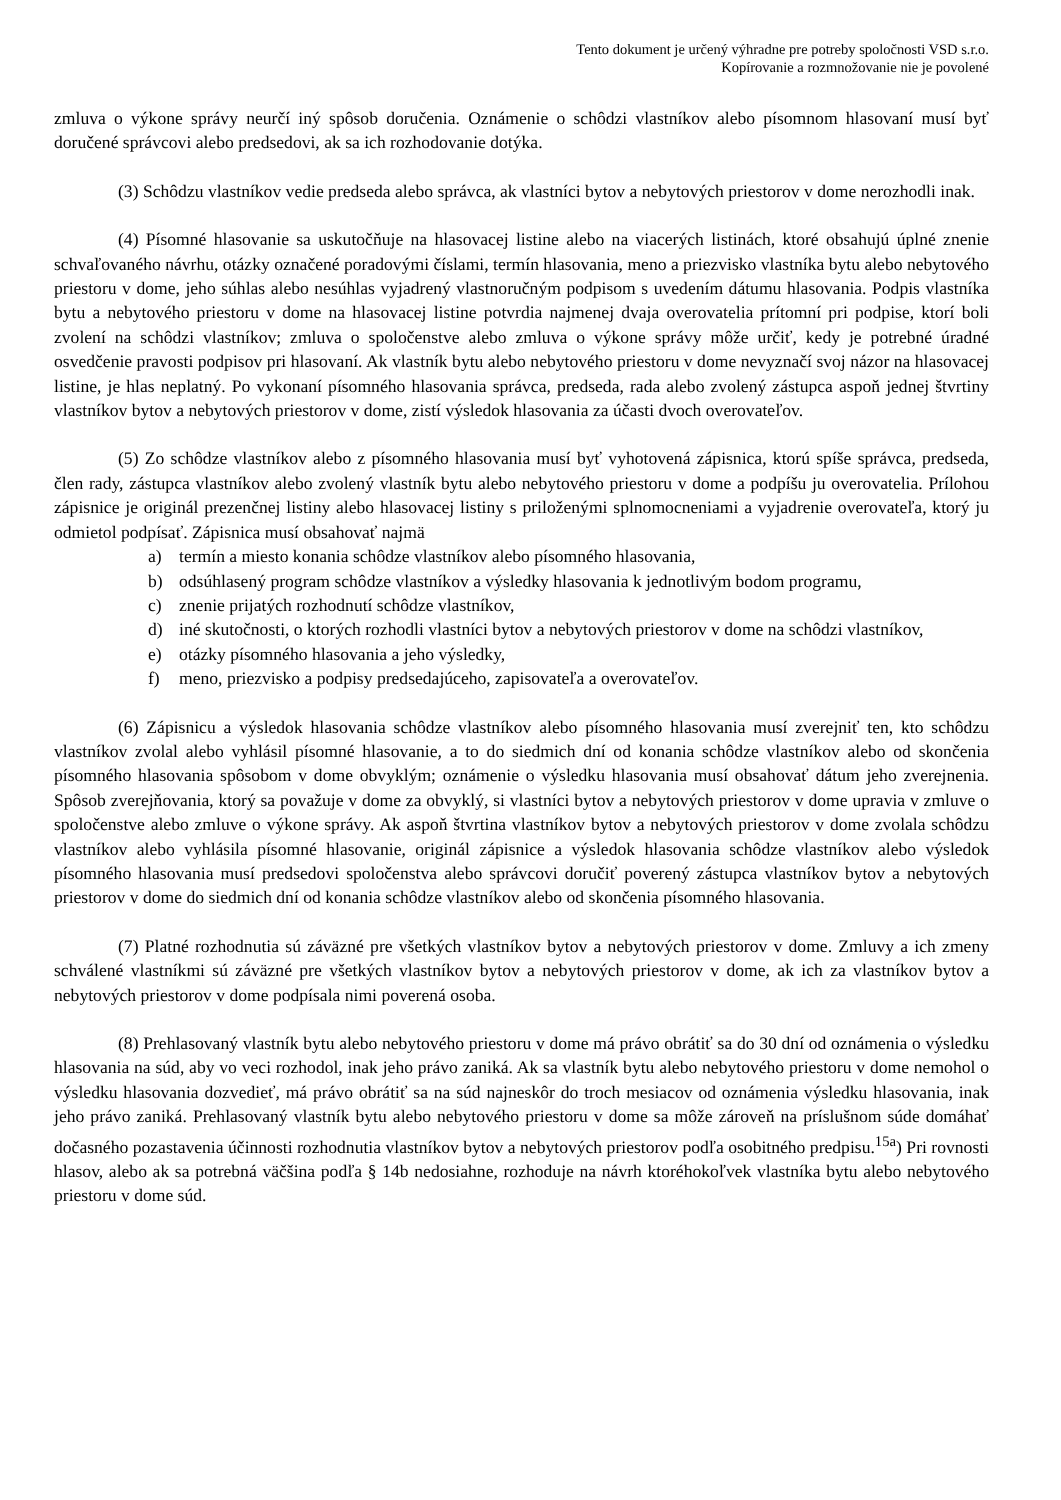Tento dokument je určený výhradne pre potreby spoločnosti VSD s.r.o.
Kopírovanie a rozmnožovanie nie je povolené
zmluva o výkone správy neurčí iný spôsob doručenia. Oznámenie o schôdzi vlastníkov alebo písomnom hlasovaní musí byť doručené správcovi alebo predsedovi, ak sa ich rozhodovanie dotýka.
(3) Schôdzu vlastníkov vedie predseda alebo správca, ak vlastníci bytov a nebytových priestorov v dome nerozhodli inak.
(4) Písomné hlasovanie sa uskutočňuje na hlasovacej listine alebo na viacerých listinách, ktoré obsahujú úplné znenie schvaľovaného návrhu, otázky označené poradovými číslami, termín hlasovania, meno a priezvisko vlastníka bytu alebo nebytového priestoru v dome, jeho súhlas alebo nesúhlas vyjadrený vlastnoručným podpisom s uvedením dátumu hlasovania. Podpis vlastníka bytu a nebytového priestoru v dome na hlasovacej listine potvrdia najmenej dvaja overovatelia prítomní pri podpise, ktorí boli zvolení na schôdzi vlastníkov; zmluva o spoločenstve alebo zmluva o výkone správy môže určiť, kedy je potrebné úradné osvedčenie pravosti podpisov pri hlasovaní. Ak vlastník bytu alebo nebytového priestoru v dome nevyznačí svoj názor na hlasovacej listine, je hlas neplatný. Po vykonaní písomného hlasovania správca, predseda, rada alebo zvolený zástupca aspoň jednej štvrtiny vlastníkov bytov a nebytových priestorov v dome, zistí výsledok hlasovania za účasti dvoch overovateľov.
(5) Zo schôdze vlastníkov alebo z písomného hlasovania musí byť vyhotovená zápisnica, ktorú spíše správca, predseda, člen rady, zástupca vlastníkov alebo zvolený vlastník bytu alebo nebytového priestoru v dome a podpíšu ju overovatelia. Prílohou zápisnice je originál prezenčnej listiny alebo hlasovacej listiny s priloženými splnomocneniami a vyjadrenie overovateľa, ktorý ju odmietol podpísať. Zápisnica musí obsahovať najmä
a) termín a miesto konania schôdze vlastníkov alebo písomného hlasovania,
b) odsúhlasený program schôdze vlastníkov a výsledky hlasovania k jednotlivým bodom programu,
c) znenie prijatých rozhodnutí schôdze vlastníkov,
d) iné skutočnosti, o ktorých rozhodli vlastníci bytov a nebytových priestorov v dome na schôdzi vlastníkov,
e) otázky písomného hlasovania a jeho výsledky,
f) meno, priezvisko a podpisy predsedajúceho, zapisovateľa a overovateľov.
(6) Zápisnicu a výsledok hlasovania schôdze vlastníkov alebo písomného hlasovania musí zverejniť ten, kto schôdzu vlastníkov zvolal alebo vyhlásil písomné hlasovanie, a to do siedmich dní od konania schôdze vlastníkov alebo od skončenia písomného hlasovania spôsobom v dome obvyklým; oznámenie o výsledku hlasovania musí obsahovať dátum jeho zverejnenia. Spôsob zverejňovania, ktorý sa považuje v dome za obvyklý, si vlastníci bytov a nebytových priestorov v dome upravia v zmluve o spoločenstve alebo zmluve o výkone správy. Ak aspoň štvrtina vlastníkov bytov a nebytových priestorov v dome zvolala schôdzu vlastníkov alebo vyhlásila písomné hlasovanie, originál zápisnice a výsledok hlasovania schôdze vlastníkov alebo výsledok písomného hlasovania musí predsedovi spoločenstva alebo správcovi doručiť poverený zástupca vlastníkov bytov a nebytových priestorov v dome do siedmich dní od konania schôdze vlastníkov alebo od skončenia písomného hlasovania.
(7) Platné rozhodnutia sú záväzné pre všetkých vlastníkov bytov a nebytových priestorov v dome. Zmluvy a ich zmeny schválené vlastníkmi sú záväzné pre všetkých vlastníkov bytov a nebytových priestorov v dome, ak ich za vlastníkov bytov a nebytových priestorov v dome podpísala nimi poverená osoba.
(8) Prehlasovaný vlastník bytu alebo nebytového priestoru v dome má právo obrátiť sa do 30 dní od oznámenia o výsledku hlasovania na súd, aby vo veci rozhodol, inak jeho právo zaniká. Ak sa vlastník bytu alebo nebytového priestoru v dome nemohol o výsledku hlasovania dozvedieť, má právo obrátiť sa na súd najneskôr do troch mesiacov od oznámenia výsledku hlasovania, inak jeho právo zaniká. Prehlasovaný vlastník bytu alebo nebytového priestoru v dome sa môže zároveň na príslušnom súde domáhať dočasného pozastavenia účinnosti rozhodnutia vlastníkov bytov a nebytových priestorov podľa osobitného predpisu.<sup>15a</sup>) Pri rovnosti hlasov, alebo ak sa potrebná väčšina podľa § 14b nedosiahne, rozhoduje na návrh ktoréhokoľvek vlastníka bytu alebo nebytového priestoru v dome súd.